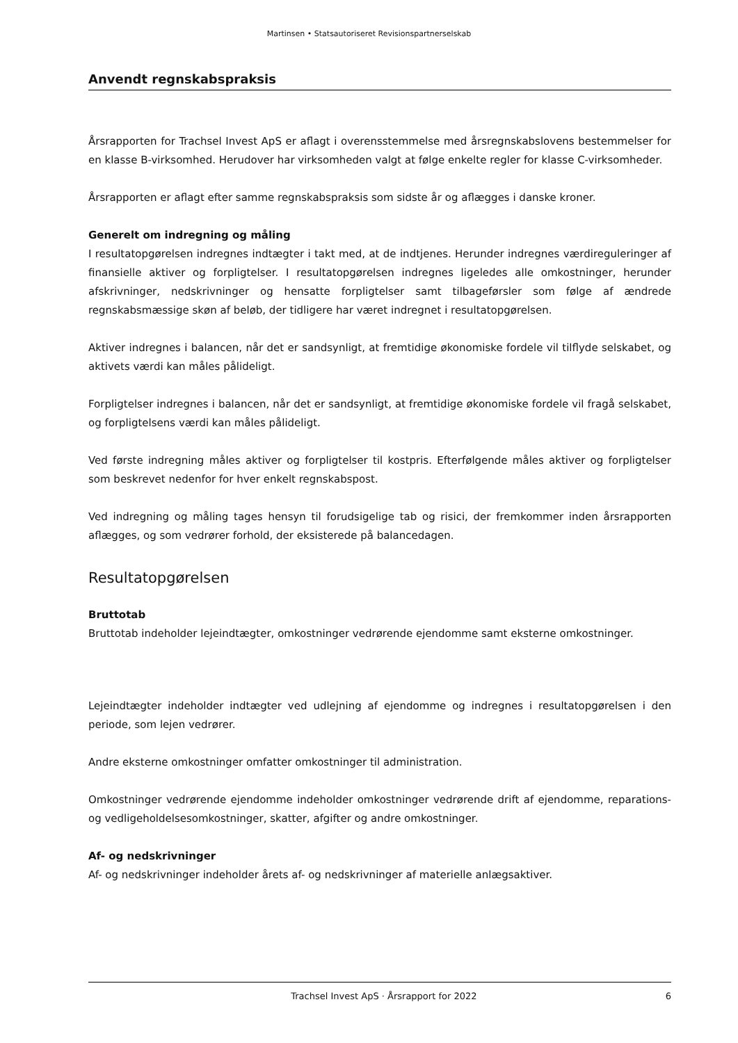Martinsen • Statsautoriseret Revisionspartnerselskab
Anvendt regnskabspraksis
Årsrapporten for Trachsel Invest ApS er aflagt i overensstemmelse med årsregnskabslovens bestemmelser for en klasse B-virksomhed. Herudover har virksomheden valgt at følge enkelte regler for klasse C-virksomheder.
Årsrapporten er aflagt efter samme regnskabspraksis som sidste år og aflægges i danske kroner.
Generelt om indregning og måling
I resultatopgørelsen indregnes indtægter i takt med, at de indtjenes. Herunder indregnes værdireguleringer af finansielle aktiver og forpligtelser. I resultatopgørelsen indregnes ligeledes alle omkostninger, herunder afskrivninger, nedskrivninger og hensatte forpligtelser samt tilbageførsler som følge af ændrede regnskabsmæssige skøn af beløb, der tidligere har været indregnet i resultatopgørelsen.
Aktiver indregnes i balancen, når det er sandsynligt, at fremtidige økonomiske fordele vil tilflyde selskabet, og aktivets værdi kan måles pålideligt.
Forpligtelser indregnes i balancen, når det er sandsynligt, at fremtidige økonomiske fordele vil fragå selskabet, og forpligtelsens værdi kan måles pålideligt.
Ved første indregning måles aktiver og forpligtelser til kostpris. Efterfølgende måles aktiver og forpligtelser som beskrevet nedenfor for hver enkelt regnskabspost.
Ved indregning og måling tages hensyn til forudsigelige tab og risici, der fremkommer inden årsrapporten aflægges, og som vedrører forhold, der eksisterede på balancedagen.
Resultatopgørelsen
Bruttotab
Bruttotab indeholder lejeindtægter, omkostninger vedrørende ejendomme samt eksterne omkostninger.
Lejeindtægter indeholder indtægter ved udlejning af ejendomme og indregnes i resultatopgørelsen i den periode, som lejen vedrører.
Andre eksterne omkostninger omfatter omkostninger til administration.
Omkostninger vedrørende ejendomme indeholder omkostninger vedrørende drift af ejendomme, reparations- og vedligeholdelsesomkostninger, skatter, afgifter og andre omkostninger.
Af- og nedskrivninger
Af- og nedskrivninger indeholder årets af- og nedskrivninger af materielle anlægsaktiver.
Trachsel Invest ApS · Årsrapport for 2022 6